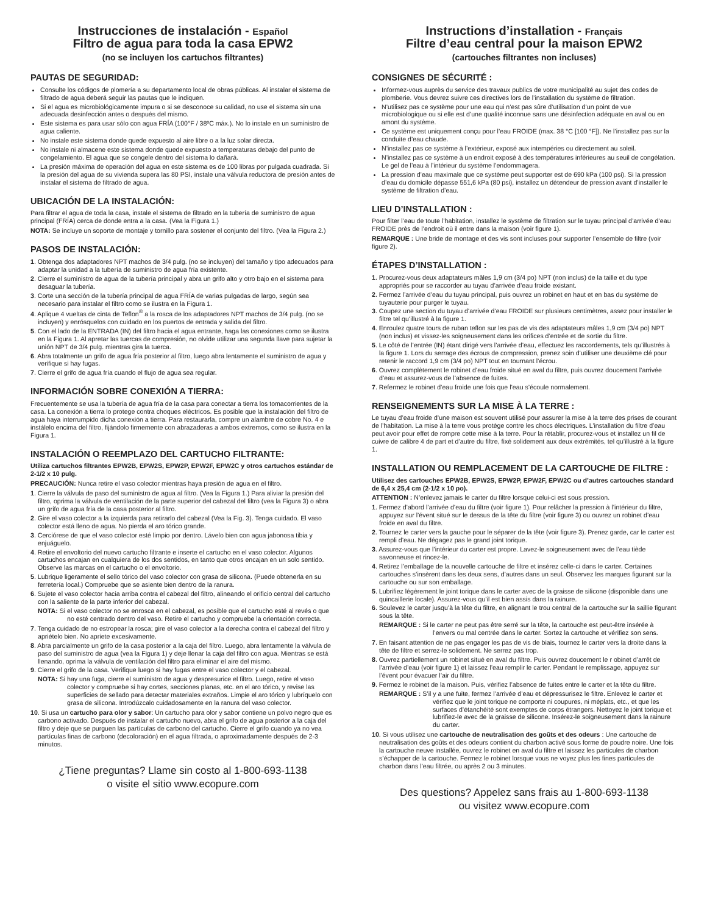Instrucciones de instalación - Español
Filtro de agua para toda la casa EPW2
(no se incluyen los cartuchos filtrantes)
PAUTAS DE SEGURIDAD:
Consulte los códigos de plomería a su departamento local de obras públicas. Al instalar el sistema de filtrado de agua deberá seguir las pautas que le indiquen.
Si el agua es microbiológicamente impura o si se desconoce su calidad, no use el sistema sin una adecuada desinfección antes o después del mismo.
Este sistema es para usar sólo con agua FRÍA (100°F / 38ºC máx.). No lo instale en un suministro de agua caliente.
No instale este sistema donde quede expuesto al aire libre o a la luz solar directa.
No instale ni almacene este sistema donde quede expuesto a temperaturas debajo del punto de congelamiento. El agua que se congele dentro del sistema lo dañará.
La presión máxima de operación del agua en este sistema es de 100 libras por pulgada cuadrada. Si la presión del agua de su vivienda supera las 80 PSI, instale una válvula reductora de presión antes de instalar el sistema de filtrado de agua.
UBICACIÓN DE LA INSTALACIÓN:
Para filtrar el agua de toda la casa, instale el sistema de filtrado en la tubería de suministro de agua principal (FRÍA) cerca de donde entra a la casa. (Vea la Figura 1.)
NOTA: Se incluye un soporte de montaje y tornillo para sostener el conjunto del filtro. (Vea la Figura 2.)
PASOS DE INSTALACIÓN:
1. Obtenga dos adaptadores NPT machos de 3/4 pulg. (no se incluyen) del tamaño y tipo adecuados para adaptar la unidad a la tubería de suministro de agua fría existente.
2. Cierre el suministro de agua de la tubería principal y abra un grifo alto y otro bajo en el sistema para desaguar la tubería.
3. Corte una sección de la tubería principal de agua FRÍA de varias pulgadas de largo, según sea necesario para instalar el filtro como se ilustra en la Figura 1.
4. Aplique 4 vueltas de cinta de Teflon<sup>®</sup> a la rosca de los adaptadores NPT machos de 3/4 pulg. (no se incluyen) y enrósquelos con cuidado en los puertos de entrada y salida del filtro.
5. Con el lado de la ENTRADA (IN) del filtro hacia el agua entrante, haga las conexiones como se ilustra en la Figura 1. Al apretar las tuercas de compresión, no olvide utilizar una segunda llave para sujetar la unión NPT de 3/4 pulg. mientras gira la tuerca.
6. Abra totalmente un grifo de agua fría posterior al filtro, luego abra lentamente el suministro de agua y verifique si hay fugas.
7. Cierre el grifo de agua fría cuando el flujo de agua sea regular.
INFORMACIÓN SOBRE CONEXIÓN A TIERRA:
Frecuentemente se usa la tubería de agua fría de la casa para conectar a tierra los tomacorrientes de la casa. La conexión a tierra lo protege contra choques eléctricos. Es posible que la instalación del filtro de agua haya interrumpido dicha conexión a tierra. Para restaurarla, compre un alambre de cobre No. 4 e instálelo encima del filtro, fijándolo firmemente con abrazaderas a ambos extremos, como se ilustra en la Figura 1.
INSTALACIÓN O REEMPLAZO DEL CARTUCHO FILTRANTE:
Utiliza cartuchos filtrantes EPW2B, EPW2S, EPW2P, EPW2F, EPW2C y otros cartuchos estándar de 2-1/2 x 10 pulg.
PRECAUCIÓN: Nunca retire el vaso colector mientras haya presión de agua en el filtro.
1. Cierre la válvula de paso del suministro de agua al filtro. (Vea la Figura 1.) Para aliviar la presión del filtro, oprima la válvula de ventilación de la parte superior del cabezal del filtro (vea la Figura 3) o abra un grifo de agua fría de la casa posterior al filtro.
2. Gire el vaso colector a la izquierda para retirarlo del cabezal (Vea la Fig. 3). Tenga cuidado. El vaso colector está lleno de agua. No pierda el aro tórico grande.
3. Cerciórese de que el vaso colector esté limpio por dentro. Lávelo bien con agua jabonosa tibia y enjuáguelo.
4. Retire el envoltorio del nuevo cartucho filtrante e inserte el cartucho en el vaso colector. Algunos cartuchos encajan en cualquiera de los dos sentidos, en tanto que otros encajan en un solo sentido. Observe las marcas en el cartucho o el envoltorio.
5. Lubrique ligeramente el sello tórico del vaso colector con grasa de silicona. (Puede obtenerla en su ferretería local.) Compruebe que se asiente bien dentro de la ranura.
6. Sujete el vaso colector hacia arriba contra el cabezal del filtro, alineando el orificio central del cartucho con la saliente de la parte inferior del cabezal.
NOTA: Si el vaso colector no se enrosca en el cabezal, es posible que el cartucho esté al revés o que no esté centrado dentro del vaso. Retire el cartucho y compruebe la orientación correcta.
7. Tenga cuidado de no estropear la rosca; gire el vaso colector a la derecha contra el cabezal del filtro y apriételo bien. No apriete excesivamente.
8. Abra parcialmente un grifo de la casa posterior a la caja del filtro. Luego, abra lentamente la válvula de paso del suministro de agua (vea la Figura 1) y deje llenar la caja del filtro con agua. Mientras se está llenando, oprima la válvula de ventilación del filtro para eliminar el aire del mismo.
9. Cierre el grifo de la casa. Verifique luego si hay fugas entre el vaso colector y el cabezal.
NOTA: Si hay una fuga, cierre el suministro de agua y despresurice el filtro. Luego, retire el vaso colector y compruebe si hay cortes, secciones planas, etc. en el aro tórico, y revise las superficies de sellado para detectar materiales extraños. Limpie el aro tórico y lubríquelo con grasa de silicona. Introdúzcalo cuidadosamente en la ranura del vaso colector.
10. Si usa un cartucho para olor y sabor: Un cartucho para olor y sabor contiene un polvo negro que es carbono activado. Después de instalar el cartucho nuevo, abra el grifo de agua posterior a la caja del filtro y deje que se purguen las partículas de carbono del cartucho. Cierre el grifo cuando ya no vea partículas finas de carbono (decoloración) en el agua filtrada, o aproximadamente después de 2-3 minutos.
¿Tiene preguntas? Llame sin costo al 1-800-693-1138
o visite el sitio www.ecopure.com
Instructions d’installation - Français
Filtre d’eau central pour la maison EPW2
(cartouches filtrantes non incluses)
CONSIGNES DE SÉCURITÉ :
Informez-vous auprès du service des travaux publics de votre municipalité au sujet des codes de plomberie. Vous devrez suivre ces directives lors de l’installation du système de filtration.
N’utilisez pas ce système pour une eau qui n’est pas sûre d’utilisation d’un point de vue microbiologique ou si elle est d’une qualité inconnue sans une désinfection adéquate en aval ou en amont du système.
Ce système est uniquement conçu pour l’eau FROIDE (max. 38 °C [100 °F]). Ne l’installez pas sur la conduite d’eau chaude.
N’installez pas ce système à l’extérieur, exposé aux intempéries ou directement au soleil.
N’installez pas ce système à un endroit exposé à des températures inférieures au seuil de congélation. Le gel de l’eau à l’intérieur du système l’endommagera.
La pression d’eau maximale que ce système peut supporter est de 690 kPa (100 psi). Si la pression d’eau du domicile dépasse 551,6 kPa (80 psi), installez un détendeur de pression avant d’installer le système de filtration d’eau.
LIEU D’INSTALLATION :
Pour filter l’eau de toute l’habitation, installez le système de filtration sur le tuyau principal d’arrivée d’eau FROIDE près de l’endroit où il entre dans la maison (voir figure 1).
REMARQUE : Une bride de montage et des vis sont incluses pour supporter l’ensemble de filtre (voir figure 2).
ÉTAPES D’INSTALLATION :
1. Procurez-vous deux adaptateurs mâles 1,9 cm (3/4 po) NPT (non inclus) de la taille et du type appropriés pour se raccorder au tuyau d’arrivée d’eau froide existant.
2. Fermez l’arrivée d’eau du tuyau principal, puis ouvrez un robinet en haut et en bas du système de tuyauterie pour purger le tuyau.
3. Coupez une section du tuyau d’arrivée d’eau FROIDE sur plusieurs centimètres, assez pour installer le filtre tel qu’illustré à la figure 1.
4. Enroulez quatre tours de ruban teflon sur les pas de vis des adaptateurs mâles 1,9 cm (3/4 po) NPT (non inclus) et vissez-les soigneusement dans les orifices d’entrée et de sortie du filtre.
5. Le côté de l’entrée (IN) étant dirigé vers l’arrivée d’eau, effectuez les raccordements, tels qu’illustrés à la figure 1. Lors du serrage des écrous de compression, prenez soin d’utiliser une deuxième clé pour retenir le raccord 1,9 cm (3/4 po) NPT tout en tournant l’écrou.
6. Ouvrez complètement le robinet d’eau froide situé en aval du filtre, puis ouvrez doucement l’arrivée d’eau et assurez-vous de l’absence de fuites.
7. Refermez le robinet d’eau froide une fois que l’eau s’écoule normalement.
RENSEIGNEMENTS SUR LA MISE À LA TERRE :
Le tuyau d’eau froide d’une maison est souvent utilisé pour assurer la mise à la terre des prises de courant de l’habitation. La mise à la terre vous protège contre les chocs électriques. L’installation du filtre d’eau peut avoir pour effet de rompre cette mise à la terre. Pour la rétablir, procurez-vous et installez un fil de cuivre de calibre 4 de part et d’autre du filtre, fixé solidement aux deux extrémités, tel qu’illustré à la figure 1.
INSTALLATION OU REMPLACEMENT DE LA CARTOUCHE DE FILTRE :
Utilisez des cartouches EPW2B, EPW2S, EPW2P, EPW2F, EPW2C ou d’autres cartouches standard de 6,4 x 25,4 cm (2-1/2 x 10 po).
ATTENTION : N’enlevez jamais le carter du filtre lorsque celui-ci est sous pression.
1. Fermez d’abord l’arrivée d’eau du filtre (voir figure 1). Pour relâcher la pression à l’intérieur du filtre, appuyez sur l’évent situé sur le dessus de la tête du filtre (voir figure 3) ou ouvrez un robinet d’eau froide en aval du filtre.
2. Tournez le carter vers la gauche pour le séparer de la tête (voir figure 3). Prenez garde, car le carter est rempli d’eau. Ne dégagez pas le grand joint torique.
3. Assurez-vous que l’intérieur du carter est propre. Lavez-le soigneusement avec de l’eau tiède savonneuse et rincez-le.
4. Retirez l’emballage de la nouvelle cartouche de filtre et insérez celle-ci dans le carter. Certaines cartouches s’insèrent dans les deux sens, d’autres dans un seul. Observez les marques figurant sur la cartouche ou sur son emballage.
5. Lubrifiez légèrement le joint torique dans le carter avec de la graisse de silicone (disponible dans une quincaillerie locale). Assurez-vous qu’il est bien assis dans la rainure.
6. Soulevez le carter jusqu’à la tête du filtre, en alignant le trou central de la cartouche sur la saillie figurant sous la tête.
REMARQUE : Si le carter ne peut pas être serré sur la tête, la cartouche est peut-être insérée à l’envers ou mal centrée dans le carter. Sortez la cartouche et vérifiez son sens.
7. En faisant attention de ne pas engager les pas de vis de biais, tournez le carter vers la droite dans la tête de filtre et serrez-le solidement. Ne serrez pas trop.
8. Ouvrez partiellement un robinet situé en aval du filtre. Puis ouvrez doucement le r obinet d’arrêt de l’arrivée d’eau (voir figure 1) et laissez l’eau remplir le carter. Pendant le remplissage, appuyez sur l’évent pour évacuer l’air du filtre.
9. Fermez le robinet de la maison. Puis, vérifiez l’absence de fuites entre le carter et la tête du filtre.
REMARQUE : S’il y a une fuite, fermez l’arrivée d’eau et dépressurisez le filtre. Enlevez le carter et vérifiez que le joint torique ne comporte ni coupures, ni méplats, etc., et que les surfaces d’étanchéité sont exemptes de corps étrangers. Nettoyez le joint torique et lubrifiez-le avec de la graisse de silicone. Insérez-le soigneusement dans la rainure du carter.
10. Si vous utilisez une cartouche de neutralisation des goûts et des odeurs : Une cartouche de neutralisation des goûts et des odeurs contient du charbon activé sous forme de poudre noire. Une fois la cartouche neuve installée, ouvrez le robinet en aval du filtre et laissez les particules de charbon s’échapper de la cartouche. Fermez le robinet lorsque vous ne voyez plus les fines particules de charbon dans l’eau filtrée, ou après 2 ou 3 minutes.
Des questions? Appelez sans frais au 1-800-693-1138
ou visitez www.ecopure.com